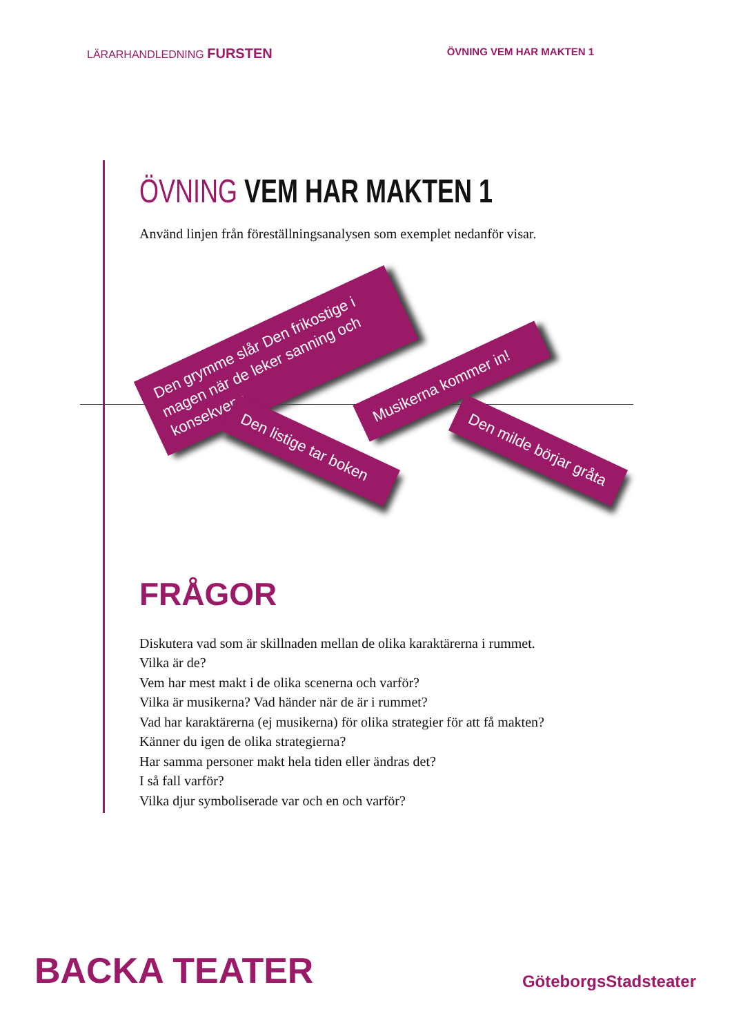LÄRARHANDLEDNING FURSTEN
ÖVNING VEM HAR MAKTEN 1
ÖVNING VEM HAR MAKTEN 1
Använd linjen från föreställningsanalysen som exemplet nedanför visar.
Den grymme slår Den frikostige i magen när de leker sanning och konsekvens
Musikerna kommer in!
Den listige tar boken
Den milde börjar gråta
FRÅGOR
Diskutera vad som är skillnaden mellan de olika karaktärerna i rummet.
Vilka är de?
Vem har mest makt i de olika scenerna och varför?
Vilka är musikerna? Vad händer när de är i rummet?
Vad har karaktärerna (ej musikerna) för olika strategier för att få makten?
Känner du igen de olika strategierna?
Har samma personer makt hela tiden eller ändras det?
I så fall varför?
Vilka djur symboliserade var och en och varför?
BACKA TEATER
GöteborgsStadsteater